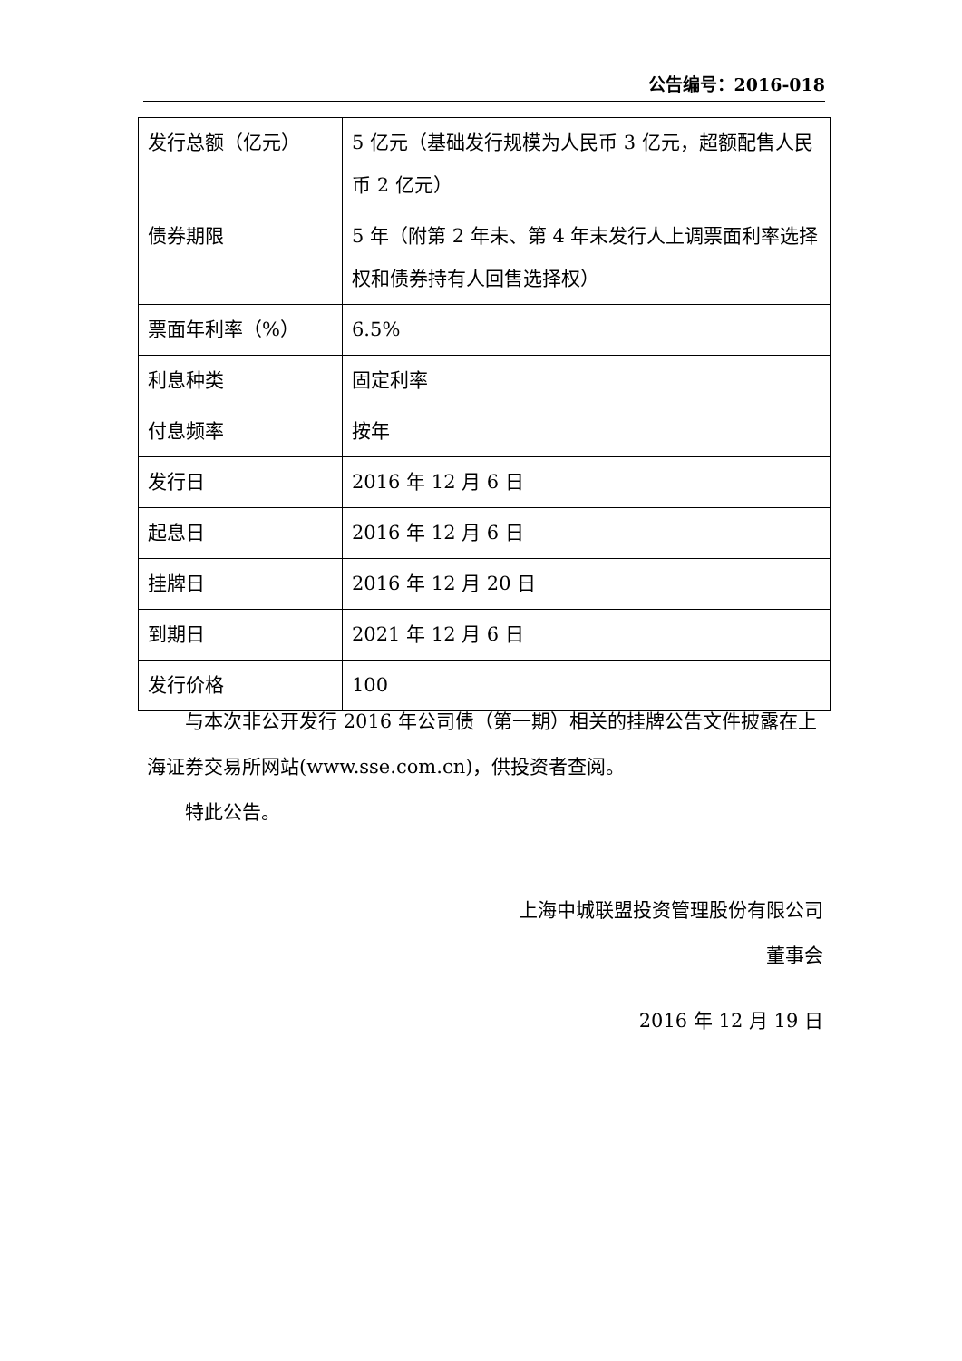公告编号：2016-018
| 发行总额（亿元） | 5 亿元（基础发行规模为人民币 3 亿元，超额配售人民币 2 亿元） |
| 债券期限 | 5 年（附第 2 年未、第 4 年末发行人上调票面利率选择权和债券持有人回售选择权） |
| 票面年利率（%） | 6.5% |
| 利息种类 | 固定利率 |
| 付息频率 | 按年 |
| 发行日 | 2016 年 12 月 6 日 |
| 起息日 | 2016 年 12 月 6 日 |
| 挂牌日 | 2016 年 12 月 20 日 |
| 到期日 | 2021 年 12 月 6 日 |
| 发行价格 | 100 |
与本次非公开发行 2016 年公司债（第一期）相关的挂牌公告文件披露在上海证券交易所网站(www.sse.com.cn)，供投资者查阅。
特此公告。
上海中城联盟投资管理股份有限公司
董事会
2016 年 12 月 19 日